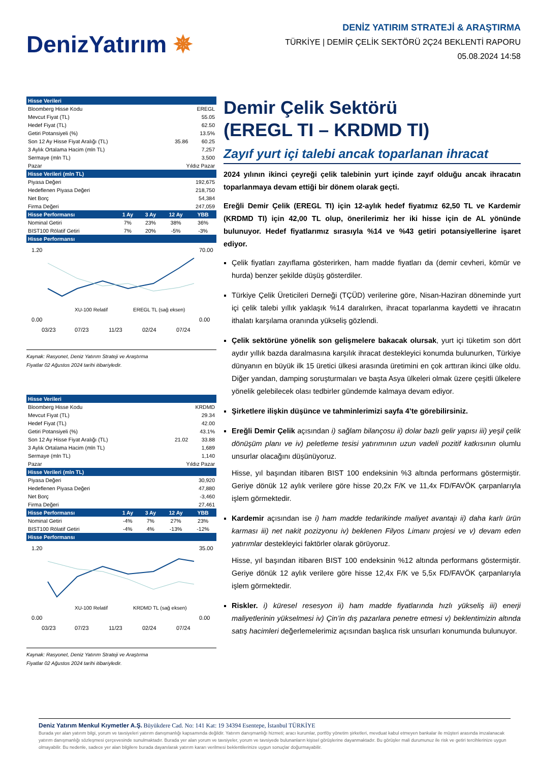DenizYatırım ✵
DENİZ YATIRIM STRATEJİ & ARAŞTIRMA
TÜRKİYE | DEMİR ÇELİK SEKTÖRÜ 2Ç24 BEKLENTİ RAPORU
05.08.2024 14:58
| Hisse Verileri | | | | |
| --- | --- | --- | --- | --- |
| Bloomberg Hisse Kodu | | | EREGL | |
| Mevcut Fiyat (TL) | | | 55.05 | |
| Hedef Fiyat (TL) | | | 62.50 | |
| Getiri Potansiyeli (%) | | | 13.5% | |
| Son 12 Ay Hisse Fiyat Aralığı (TL) | | | 35.86 | 60.25 |
| 3 Aylık Ortalama Hacim (mln TL) | | | 7,257 | |
| Sermaye (mln TL) | | | 3,500 | |
| Pazar | | | Yıldız Pazar | |
| Hisse Verileri (mln TL) | | | | |
| Piyasa Değeri | | | 192,675 | |
| Hedeflenen Piyasa Değeri | | | 218,750 | |
| Net Borç | | | 54,384 | |
| Firma Değeri | | | 247,059 | |
| Hisse Performansı | 1 Ay | 3 Ay | 12 Ay | YBB |
| Nominal Getiri | 7% | 23% | 38% | 36% |
| BIST100 Rölatif Getiri | 7% | 20% | -5% | -3% |
| Hisse Performansı | | | | |
1.20
0.00
70.00
0.00
XU-100 Relatif
EREGL TL (sağ eksen)
03/23
07/23
11/23
02/24
07/24
Kaynak: Rasyonet, Deniz Yatırım Strateji ve Araştırma
Fiyatlar 02 Ağustos 2024 tarihi itibariyledir.
| Hisse Verileri | | | | |
| --- | --- | --- | --- | --- |
| Bloomberg Hisse Kodu | | | KRDMD | |
| Mevcut Fiyat (TL) | | | 29.34 | |
| Hedef Fiyat (TL) | | | 42.00 | |
| Getiri Potansiyeli (%) | | | 43.1% | |
| Son 12 Ay Hisse Fiyat Aralığı (TL) | | | 21.02 | 33.88 |
| 3 Aylık Ortalama Hacim (mln TL) | | | 1,689 | |
| Sermaye (mln TL) | | | 1,140 | |
| Pazar | | | Yıldız Pazar | |
| Hisse Verileri (mln TL) | | | | |
| Piyasa Değeri | | | 30,920 | |
| Hedeflenen Piyasa Değeri | | | 47,880 | |
| Net Borç | | | -3,460 | |
| Firma Değeri | | | 27,461 | |
| Hisse Performansı | 1 Ay | 3 Ay | 12 Ay | YBB |
| Nominal Getiri | -4% | 7% | 27% | 23% |
| BIST100 Rölatif Getiri | -4% | 4% | -13% | -12% |
| Hisse Performansı | | | | |
1.20
0.00
35.00
0.00
XU-100 Relatif
KRDMD TL (sağ eksen)
03/23
07/23
11/23
02/24
07/24
Kaynak: Rasyonet, Deniz Yatırım Strateji ve Araştırma
Fiyatlar 02 Ağustos 2024 tarihi itibariyledir.
Demir Çelik Sektörü
(EREGL TI – KRDMD TI)
Zayıf yurt içi talebi ancak toparlanan ihracat
2024 yılının ikinci çeyreği çelik talebinin yurt içinde zayıf olduğu ancak ihracatın toparlanmaya devam ettiği bir dönem olarak geçti.
Ereğli Demir Çelik (EREGL TI) için 12-aylık hedef fiyatımız 62,50 TL ve Kardemir (KRDMD TI) için 42,00 TL olup, önerilerimiz her iki hisse için de AL yönünde bulunuyor. Hedef fiyatlarımız sırasıyla %14 ve %43 getiri potansiyellerine işaret ediyor.
Çelik fiyatları zayıflama gösterirken, ham madde fiyatları da (demir cevheri, kömür ve hurda) benzer şekilde düşüş gösterdiler.
Türkiye Çelik Üreticileri Derneği (TÇÜD) verilerine göre, Nisan-Haziran döneminde yurt içi çelik talebi yıllık yaklaşık %14 daralırken, ihracat toparlanma kaydetti ve ihracatın ithalatı karşılama oranında yükseliş gözlendi.
Çelik sektörüne yönelik son gelişmelere bakacak olursak, yurt içi tüketim son dört aydır yıllık bazda daralmasına karşılık ihracat destekleyici konumda bulunurken, Türkiye dünyanın en büyük ilk 15 üretici ülkesi arasında üretimini en çok arttıran ikinci ülke oldu. Diğer yandan, damping soruşturmaları ve başta Asya ülkeleri olmak üzere çeşitli ülkelere yönelik gelebilecek olası tedbirler gündemde kalmaya devam ediyor.
Şirketlere ilişkin düşünce ve tahminlerimizi sayfa 4’te görebilirsiniz.
Ereğli Demir Çelik açısından i) sağlam bilançosu ii) dolar bazlı gelir yapısı iii) yeşil çelik dönüşüm planı ve iv) peletleme tesisi yatırımının uzun vadeli pozitif katkısının olumlu unsurlar olacağını düşünüyoruz.
Hisse, yıl başından itibaren BIST 100 endeksinin %3 altında performans göstermiştir. Geriye dönük 12 aylık verilere göre hisse 20,2x F/K ve 11,4x FD/FAVÖK çarpanlarıyla işlem görmektedir.
Kardemir açısından ise i) ham madde tedarikinde maliyet avantajı ii) daha karlı ürün karması iii) net nakit pozizyonu iv) beklenen Filyos Limanı projesi ve v) devam eden yatırımlar destekleyici faktörler olarak görüyoruz.
Hisse, yıl başından itibaren BIST 100 endeksinin %12 altında performans göstermiştir. Geriye dönük 12 aylık verilere göre hisse 12,4x F/K ve 5,5x FD/FAVÖK çarpanlarıyla işlem görmektedir.
Riskler. i) küresel resesyon ii) ham madde fiyatlarında hızlı yükseliş iii) enerji maliyetlerinin yükselmesi iv) Çin’in dış pazarlara penetre etmesi v) beklentimizin altında satış hacimleri değerlemelerimiz açısından başlıca risk unsurları konumunda bulunuyor.
Deniz Yatırım Menkul Kıymetler A.Ş. Büyükdere Cad. No: 141 Kat: 19 34394 Esentepe, İstanbul TÜRKİYE
Burada yer alan yatırım bilgi, yorum ve tavsiyeleri yatırım danışmanlığı kapsamında değildir. Yatırım danışmanlığı hizmeti; aracı kurumlar, portföy yönetim şirketleri, mevduat kabul etmeyen bankalar ile müşteri arasında imzalanacak yatırım danışmanlığı sözleşmesi çerçevesinde sunulmaktadır. Burada yer alan yorum ve tavsiyeler, yorum ve tavsiyede bulunanların kişisel görüşlerine dayanmaktadır. Bu görüşler mali durumunuz ile risk ve getiri tercihlerinize uygun olmayabilir. Bu nedenle, sadece yer alan bilgilere burada dayanılarak yatırım kararı verilmesi beklentilerinize uygun sonuçlar doğurmayabilir.